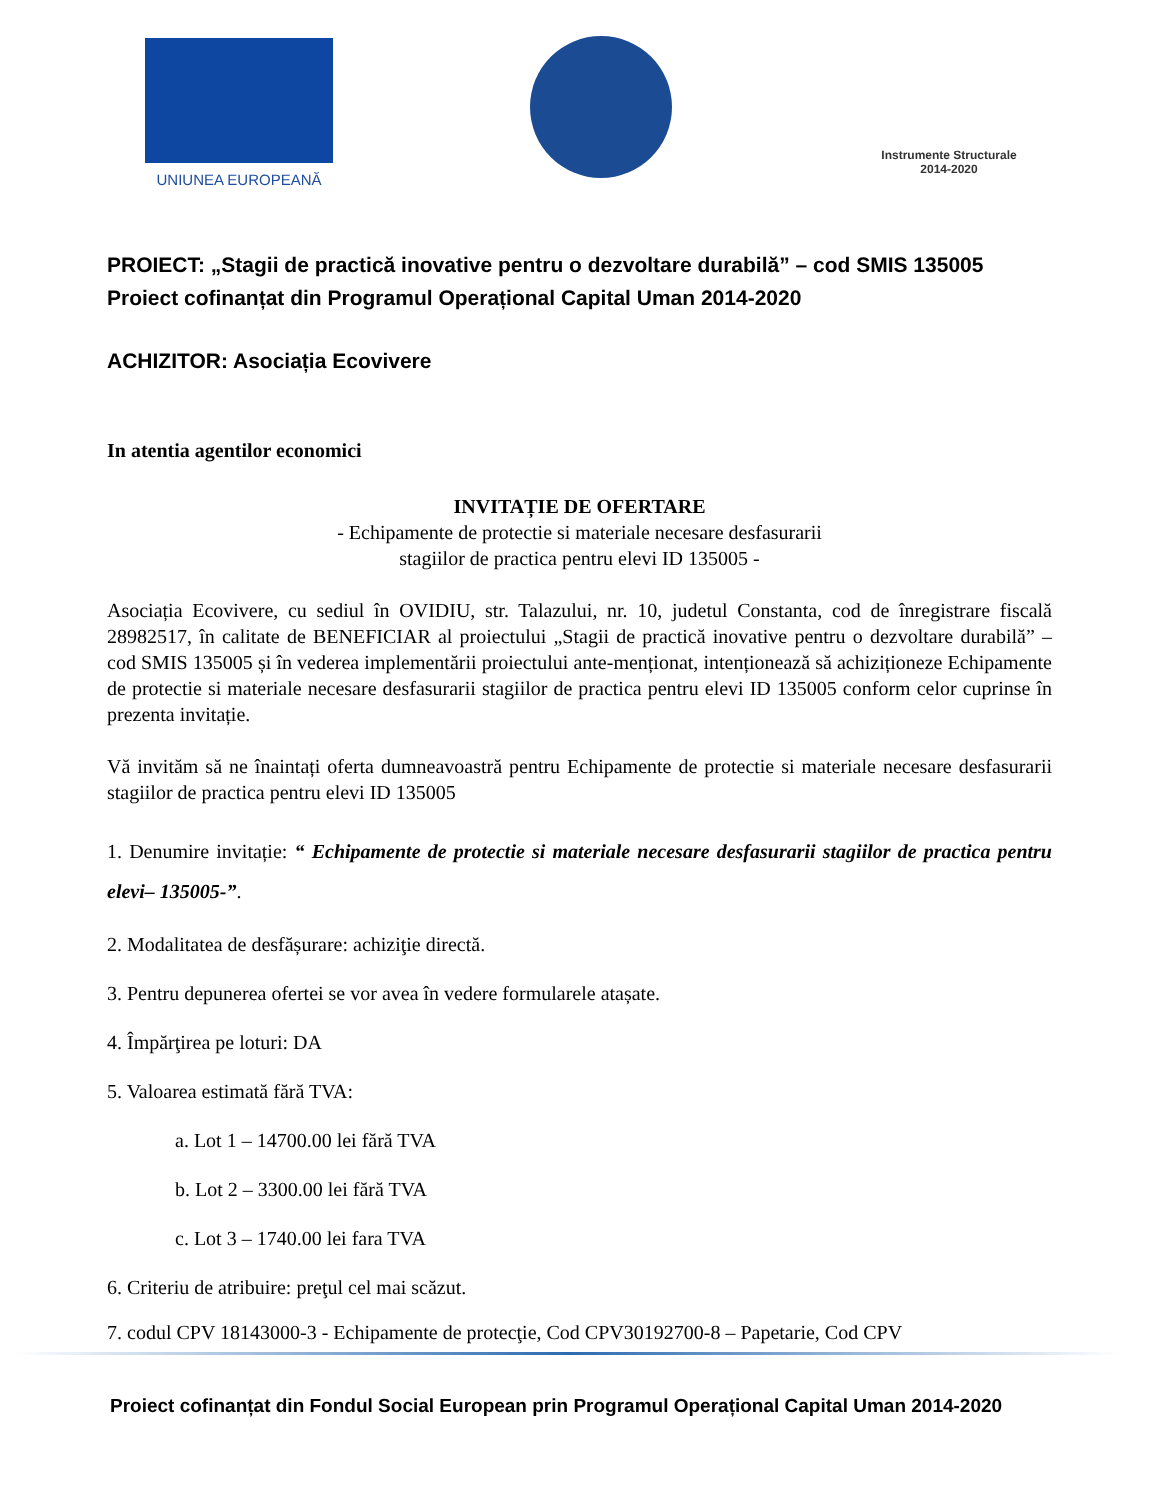UNIUNEA EUROPEANĂ
Instrumente Structurale
2014-2020
PROIECT: „Stagii de practică inovative pentru o dezvoltare durabilă” – cod SMIS 135005
Proiect cofinanțat din Programul Operațional Capital Uman 2014-2020
ACHIZITOR: Asociația Ecovivere
In atentia agentilor economici
INVITAȚIE DE OFERTARE
- Echipamente de protectie si materiale necesare desfasurarii
stagiilor de practica pentru elevi ID 135005 -
Asociația Ecovivere, cu sediul în OVIDIU, str. Talazului, nr. 10, judetul Constanta, cod de înregistrare fiscală 28982517, în calitate de BENEFICIAR al proiectului „Stagii de practică inovative pentru o dezvoltare durabilă” – cod SMIS 135005 și în vederea implementării proiectului ante-menționat, intenționează să achiziționeze Echipamente de protectie si materiale necesare desfasurarii stagiilor de practica pentru elevi ID 135005 conform celor cuprinse în prezenta invitație.
Vă invităm să ne înaintați oferta dumneavoastră pentru Echipamente de protectie si materiale necesare desfasurarii stagiilor de practica pentru elevi ID 135005
1. Denumire invitație: “ Echipamente de protectie si materiale necesare desfasurarii stagiilor de practica pentru elevi– 135005-”.
2. Modalitatea de desfășurare: achiziţie directă.
3. Pentru depunerea ofertei se vor avea în vedere formularele atașate.
4. Împărţirea pe loturi: DA
5. Valoarea estimată fără TVA:
a. Lot 1 – 14700.00 lei fără TVA
b. Lot 2 – 3300.00 lei fără TVA
c. Lot 3 – 1740.00 lei fara TVA
6. Criteriu de atribuire: preţul cel mai scăzut.
7. codul CPV 18143000-3 - Echipamente de protecţie, Cod CPV30192700-8 – Papetarie, Cod CPV
Proiect cofinanțat din Fondul Social European prin Programul Operațional Capital Uman 2014-2020